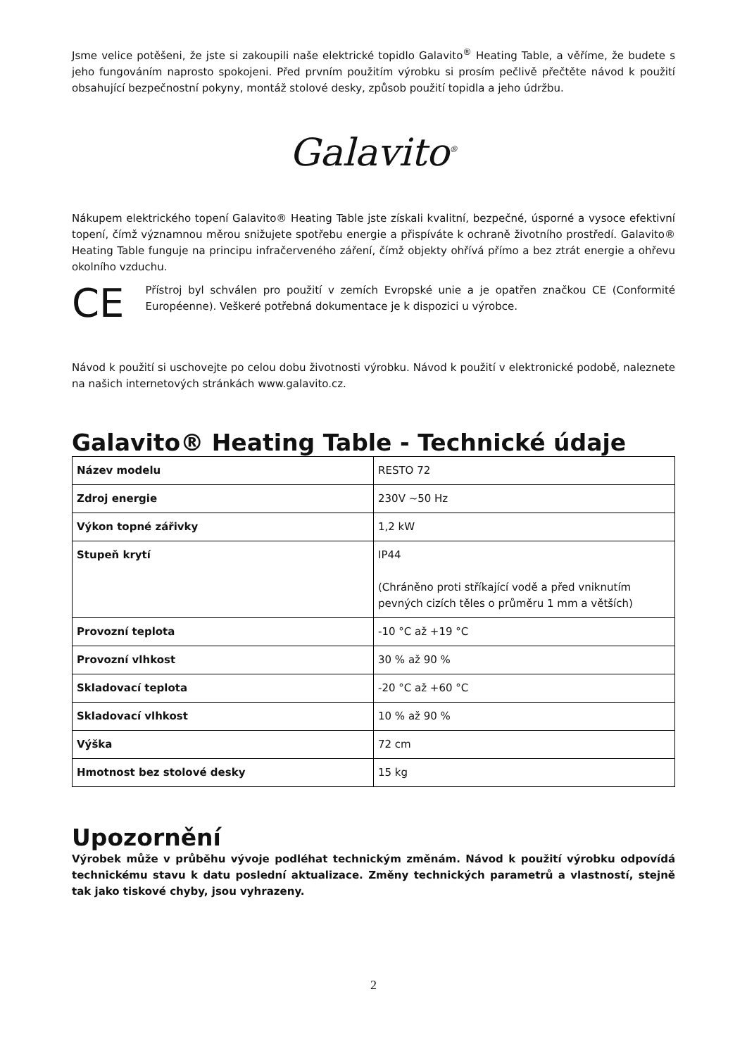Jsme velice potěšeni, že jste si zakoupili naše elektrické topidlo Galavito<sup>®</sup> Heating Table, a věříme, že budete s jeho fungováním naprosto spokojeni. Před prvním použitím výrobku si prosím pečlivě přečtěte návod k použití obsahující bezpečnostní pokyny, montáž stolové desky, způsob použití topidla a jeho údržbu.
Galavito<sup>®</sup>
Nákupem elektrického topení Galavito® Heating Table jste získali kvalitní, bezpečné, úsporné a vysoce efektivní topení, čímž významnou měrou snižujete spotřebu energie a přispíváte k ochraně životního prostředí. Galavito® Heating Table funguje na principu infračerveného záření, čímž objekty ohřívá přímo a bez ztrát energie a ohřevu okolního vzduchu.
CE
Přístroj byl schválen pro použití v zemích Evropské unie a je opatřen značkou CE (Conformité Européenne). Veškeré potřebná dokumentace je k dispozici u výrobce.
Návod k použití si uschovejte po celou dobu životnosti výrobku. Návod k použití v elektronické podobě, naleznete na našich internetových stránkách www.galavito.cz.
Galavito® Heating Table - Technické údaje
| Název modelu | RESTO 72 |
| Zdroj energie | 230V ~50 Hz |
| Výkon topné zářivky | 1,2 kW |
| Stupeň krytí | IP44 (Chráněno proti stříkající vodě a před vniknutím pevných cizích těles o průměru 1 mm a větších) |
| Provozní teplota | -10 °C až +19 °C |
| Provozní vlhkost | 30 % až 90 % |
| Skladovací teplota | -20 °C až +60 °C |
| Skladovací vlhkost | 10 % až 90 % |
| Výška | 72 cm |
| Hmotnost bez stolové desky | 15 kg |
Upozornění
Výrobek může v průběhu vývoje podléhat technickým změnám. Návod k použití výrobku odpovídá technickému stavu k datu poslední aktualizace. Změny technických parametrů a vlastností, stejně tak jako tiskové chyby, jsou vyhrazeny.
2